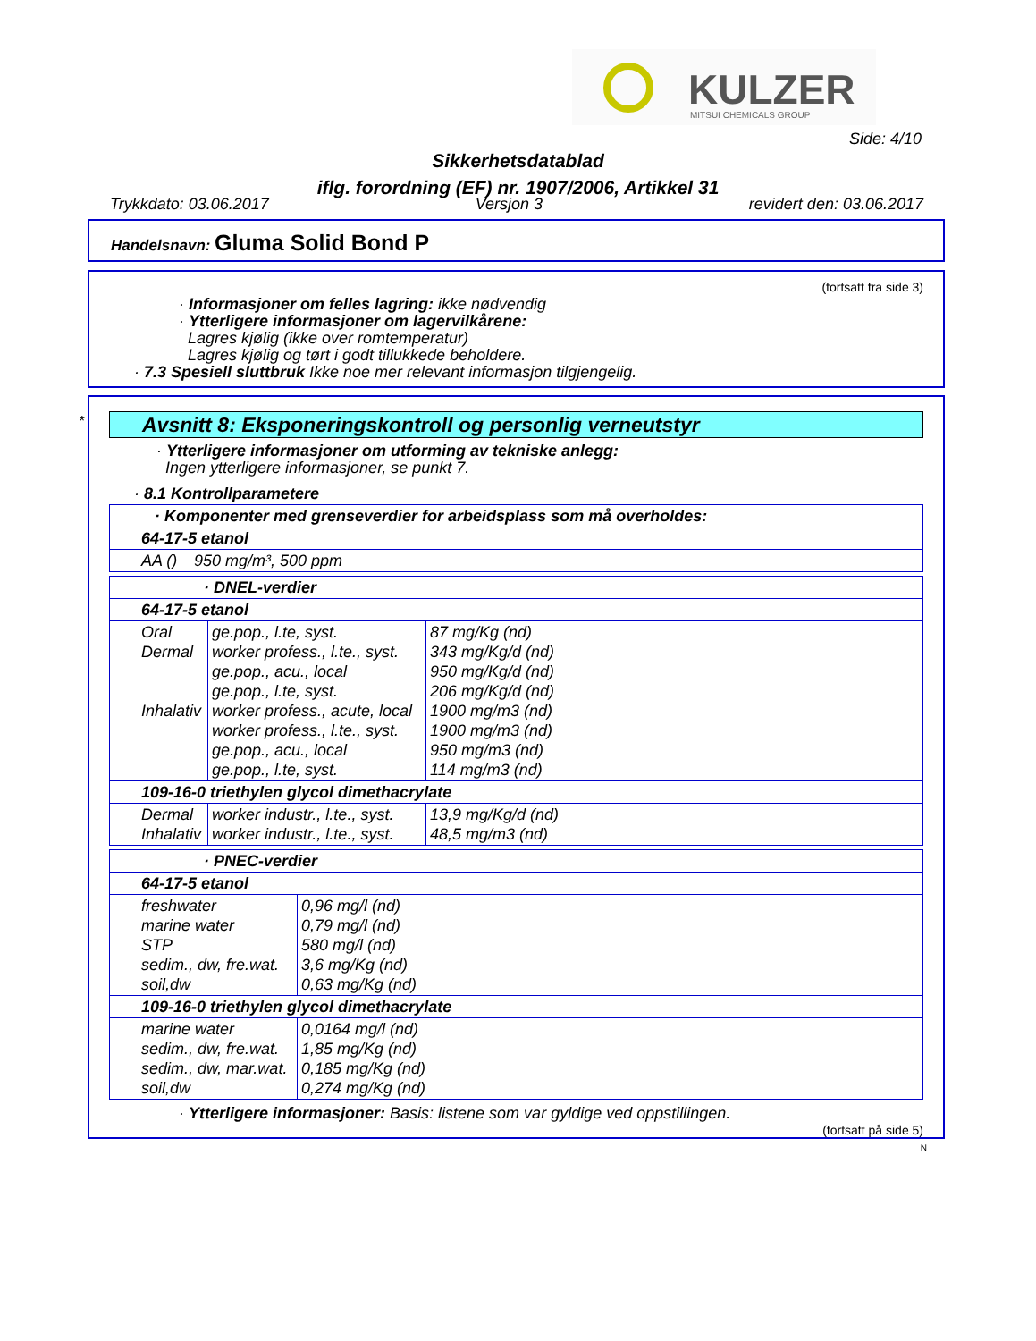KULZER
MITSUI CHEMICALS GROUP
Side: 4/10
Sikkerhetsdatablad
iflg. forordning (EF) nr. 1907/2006, Artikkel 31
Trykkdato: 03.06.2017 Versjon 3 revidert den: 03.06.2017
Handelsnavn: Gluma Solid Bond P
(fortsatt fra side 3)
· Informasjoner om felles lagring: ikke nødvendig
· Ytterligere informasjoner om lagervilkårene:
Lagres kjølig (ikke over romtemperatur)
Lagres kjølig og tørt i godt tillukkede beholdere.
· 7.3 Spesiell sluttbruk Ikke noe mer relevant informasjon tilgjengelig.
*
Avsnitt 8: Eksponeringskontroll og personlig verneutstyr
· Ytterligere informasjoner om utforming av tekniske anlegg:
Ingen ytterligere informasjoner, se punkt 7.
· 8.1 Kontrollparametere
| · Komponenter med grenseverdier for arbeidsplass som må overholdes: | |
| 64-17-5 etanol | |
| AA () | 950 mg/m³, 500 ppm |
| · DNEL-verdier | | |
| 64-17-5 etanol | | |
| Oral Dermal Inhalativ | ge.pop., l.te, syst. worker profess., l.te., syst. ge.pop., acu., local ge.pop., l.te, syst. worker profess., acute, local worker profess., l.te., syst. ge.pop., acu., local ge.pop., l.te, syst. | 87 mg/Kg (nd) 343 mg/Kg/d (nd) 950 mg/Kg/d (nd) 206 mg/Kg/d (nd) 1900 mg/m3 (nd) 1900 mg/m3 (nd) 950 mg/m3 (nd) 114 mg/m3 (nd) |
| 109-16-0 triethylen glycol dimethacrylate | | |
| Dermal Inhalativ | worker industr., l.te., syst. worker industr., l.te., syst. | 13,9 mg/Kg/d (nd) 48,5 mg/m3 (nd) |
| · PNEC-verdier | |
| 64-17-5 etanol | |
| freshwater marine water STP sedim., dw, fre.wat. soil,dw | 0,96 mg/l (nd) 0,79 mg/l (nd) 580 mg/l (nd) 3,6 mg/Kg (nd) 0,63 mg/Kg (nd) |
| 109-16-0 triethylen glycol dimethacrylate | |
| marine water sedim., dw, fre.wat. sedim., dw, mar.wat. soil,dw | 0,0164 mg/l (nd) 1,85 mg/Kg (nd) 0,185 mg/Kg (nd) 0,274 mg/Kg (nd) |
· Ytterligere informasjoner: Basis: listene som var gyldige ved oppstillingen.
(fortsatt på side 5)
N